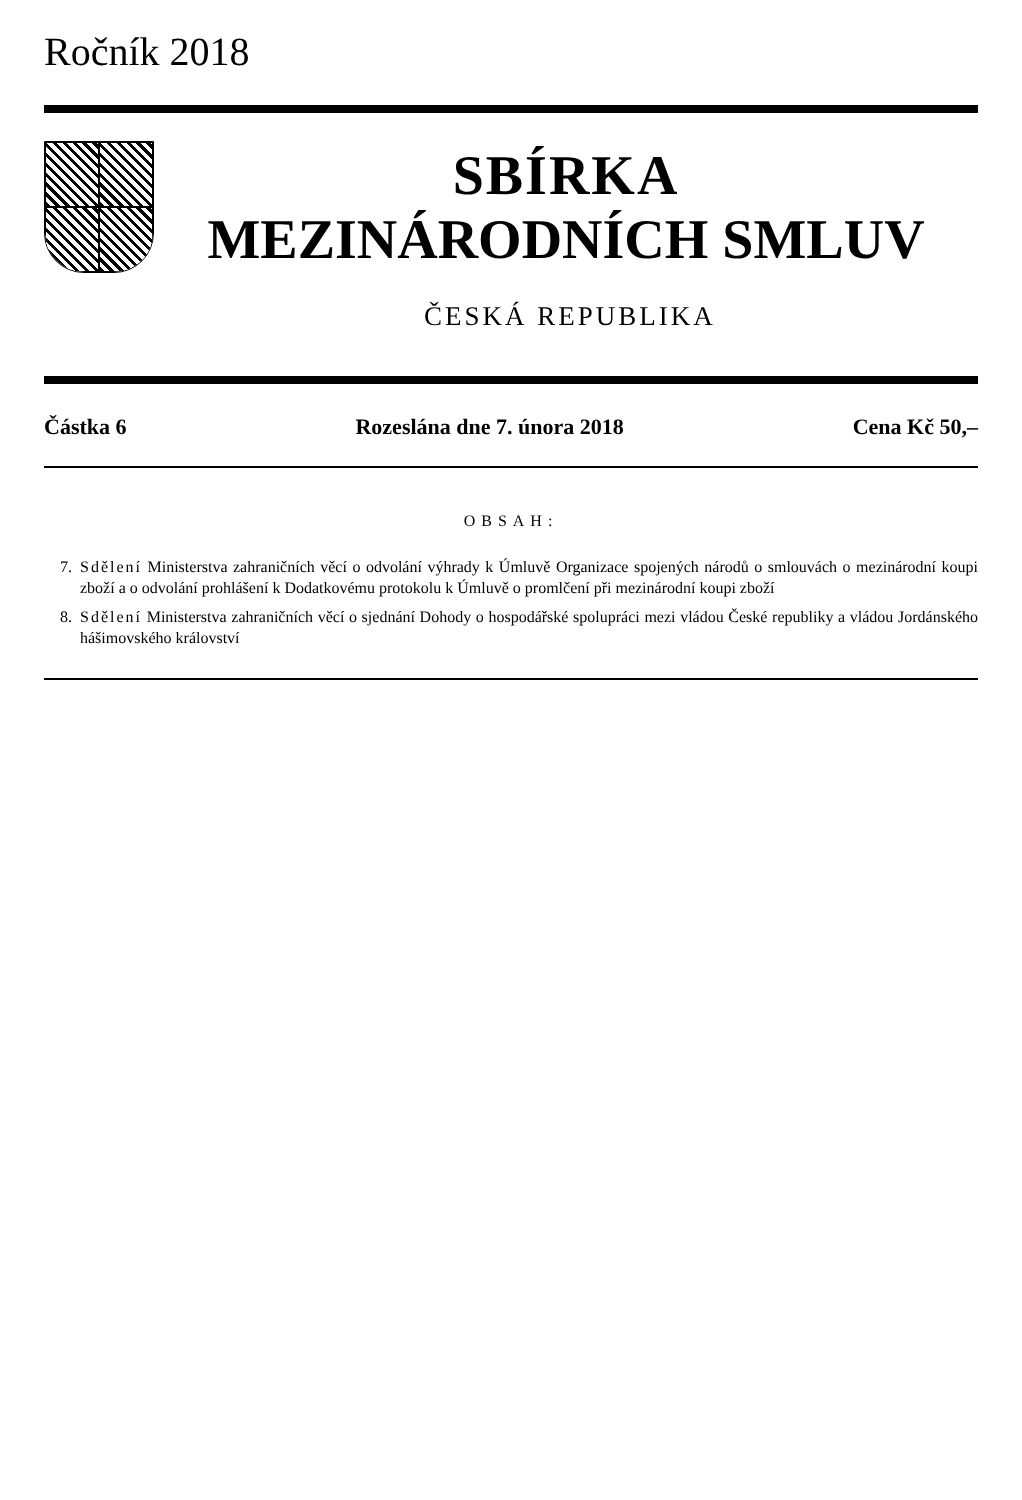Ročník 2018
SBÍRKA
MEZINÁRODNÍCH SMLUV
ČESKÁ REPUBLIKA
Částka 6 Rozeslána dne 7. února 2018 Cena Kč 50,–
OBSAH:
7. Sdělení Ministerstva zahraničních věcí o odvolání výhrady k Úmluvě Organizace spojených národů o smlouvách o mezinárodní koupi zboží a o odvolání prohlášení k Dodatkovému protokolu k Úmluvě o promlčení při mezinárodní koupi zboží
8. Sdělení Ministerstva zahraničních věcí o sjednání Dohody o hospodářské spolupráci mezi vládou České republiky a vládou Jordánského hášimovského království